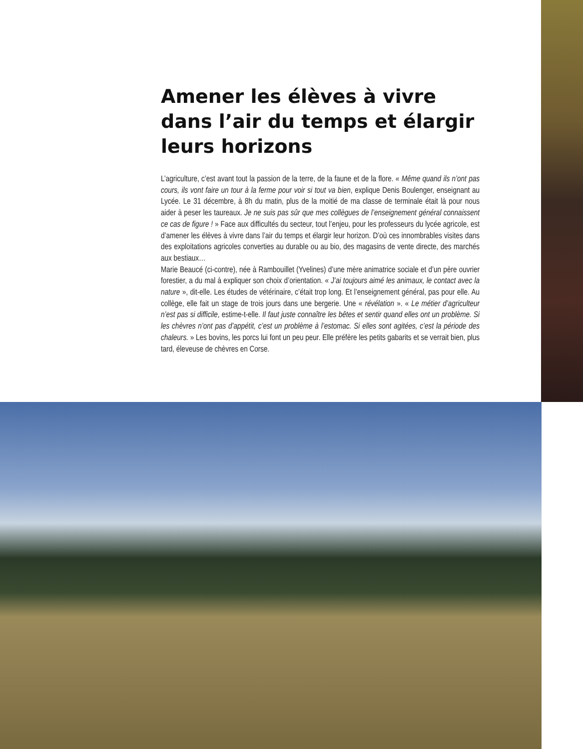Amener les élèves à vivre dans l’air du temps et élargir leurs horizons
L’agriculture, c’est avant tout la passion de la terre, de la faune et de la flore. « Même quand ils n’ont pas cours, ils vont faire un tour à la ferme pour voir si tout va bien, explique Denis Boulenger, enseignant au Lycée. Le 31 décembre, à 8h du matin, plus de la moitié de ma classe de terminale était là pour nous aider à peser les taureaux. Je ne suis pas sûr que mes collègues de l’enseignement général connaissent ce cas de figure ! » Face aux difficultés du secteur, tout l’enjeu, pour les professeurs du lycée agricole, est d’amener les élèves à vivre dans l’air du temps et élargir leur horizon. D’où ces innombrables visites dans des exploitations agricoles converties au durable ou au bio, des magasins de vente directe, des marchés aux bestiaux…
Marie Beaucé (ci-contre), née à Rambouillet (Yvelines) d’une mère animatrice sociale et d’un père ouvrier forestier, a du mal à expliquer son choix d’orientation. « J’ai toujours aimé les animaux, le contact avec la nature », dit-elle. Les études de vétérinaire, c’était trop long. Et l’enseignement général, pas pour elle. Au collège, elle fait un stage de trois jours dans une bergerie. Une « révélation ». « Le métier d’agriculteur n’est pas si difficile, estime-t-elle. Il faut juste connaître les bêtes et sentir quand elles ont un problème. Si les chèvres n’ont pas d’appétit, c’est un problème à l’estomac. Si elles sont agitées, c’est la période des chaleurs. » Les bovins, les porcs lui font un peu peur. Elle préfère les petits gabarits et se verrait bien, plus tard, éleveuse de chèvres en Corse.